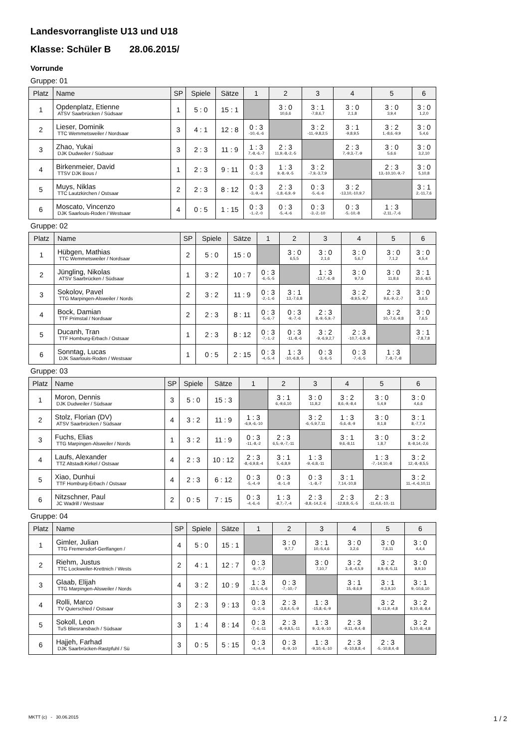Landesvorrangliste U13 und U18
Klasse: Schüler B 28.06.2015/
Vorrunde
Gruppe: 01
| Platz | Name | SP | Spiele | Sätze | 1 | 2 | 3 | 4 | 5 | 6 |
| --- | --- | --- | --- | --- | --- | --- | --- | --- | --- | --- |
| 1 | Opdenplatz, Etienne ATSV Saarbrücken / Südsaar | 1 | 5 : 0 | 15 : 1 | | 3 : 0 10,6,6 | 3 : 1 -7,8,6,7 | 3 : 0 2,1,8 | 3 : 0 3,9,4 | 3 : 0 1,2,0 |
| 2 | Lieser, Dominik TTC Wemmetsweiler / Nordsaar | 3 | 4 : 1 | 12 : 8 | 0 : 3 -10,-6,-6 | | 3 : 2 -11,-9,8,2,5 | 3 : 1 -9,8,9,5 | 3 : 2 1,-8,6,-9,9 | 3 : 0 5,4,6 |
| 3 | Zhao, Yukai DJK Dudweiler / Südsaar | 3 | 2 : 3 | 11 : 9 | 1 : 3 7,-8,-6,-7 | 2 : 3 11,9,-8,-2,-5 | | 2 : 3 7,-9,3,-7,-9 | 3 : 0 5,6,6 | 3 : 0 3,2,10 |
| 4 | Birkenmeier, David TTSV DJK Bous / | 1 | 2 : 3 | 9 : 11 | 0 : 3 -2,-1,-8 | 1 : 3 9,-8,-9,-5 | 3 : 2 -7,9,-3,7,9 | | 2 : 3 13,-10,10,-9,-7 | 3 : 0 5,10,8 |
| 5 | Muys, Niklas TTC Lautzkirchen / Ostsaar | 2 | 2 : 3 | 8 : 12 | 0 : 3 -3,-9,-4 | 2 : 3 -1,8,-6,9,-9 | 0 : 3 -5,-6,-6 | 3 : 2 -13,10,-10,9,7 | | 3 : 1 2,-11,7,6 |
| 6 | Moscato, Vincenzo DJK Saarlouis-Roden / Westsaar | 4 | 0 : 5 | 1 : 15 | 0 : 3 -1,-2,-0 | 0 : 3 -5,-4,-6 | 0 : 3 -3,-2,-10 | 0 : 3 -5,-10,-8 | 1 : 3 -2,11,-7,-6 | |
Gruppe: 02
| Platz | Name | SP | Spiele | Sätze | 1 | 2 | 3 | 4 | 5 | 6 |
| --- | --- | --- | --- | --- | --- | --- | --- | --- | --- | --- |
| 1 | Hübgen, Mathias TTC Wemmetsweiler / Nordsaar | 2 | 5 : 0 | 15 : 0 | | 3 : 0 6,5,5 | 3 : 0 2,1,6 | 3 : 0 5,6,7 | 3 : 0 7,1,2 | 3 : 0 4,5,4 |
| 2 | Jüngling, Nikolas ATSV Saarbrücken / Südsaar | 1 | 3 : 2 | 10 : 7 | 0 : 3 -6,-5,-5 | | 1 : 3 -13,7,-6,-8 | 3 : 0 9,7,6 | 3 : 0 11,8,6 | 3 : 1 10,6,-8,5 |
| 3 | Sokolov, Pavel TTG Marpingen-Alsweiler / Nords | 2 | 3 : 2 | 11 : 9 | 0 : 3 -2,-1,-6 | 3 : 1 13,-7,6,8 | | 3 : 2 -8,9,5,-9,7 | 2 : 3 9,6,-9,-2,-7 | 3 : 0 3,6,5 |
| 4 | Bock, Damian TTF Primstal / Nordsaar | 2 | 2 : 3 | 8 : 11 | 0 : 3 -5,-6,-7 | 0 : 3 -9,-7,-6 | 2 : 3 8,-9,-5,9,-7 | | 3 : 2 10,-7,6,-9,8 | 3 : 0 7,6,5 |
| 5 | Ducanh, Tran TTF Homburg-Erbach / Ostsaar | 1 | 2 : 3 | 8 : 12 | 0 : 3 -7,-1,-2 | 0 : 3 -11,-8,-6 | 3 : 2 -9,-6,9,2,7 | 2 : 3 -10,7,-6,9,-8 | | 3 : 1 -7,8,7,8 |
| 6 | Sonntag, Lucas DJK Saarlouis-Roden / Westsaar | 1 | 0 : 5 | 2 : 15 | 0 : 3 -4,-5,-4 | 1 : 3 -10,-6,8,-5 | 0 : 3 -3,-6,-5 | 0 : 3 -7,-6,-5 | 1 : 3 7,-8,-7,-8 | |
Gruppe: 03
| Platz | Name | SP | Spiele | Sätze | 1 | 2 | 3 | 4 | 5 | 6 |
| --- | --- | --- | --- | --- | --- | --- | --- | --- | --- | --- |
| 1 | Moron, Dennis DJK Dudweiler / Südsaar | 3 | 5 : 0 | 15 : 3 | | 3 : 1 6,-9,6,10 | 3 : 0 11,8,2 | 3 : 2 8,6,-9,-8,4 | 3 : 0 5,4,9 | 3 : 0 4,6,6 |
| 2 | Stolz, Florian (DV) ATSV Saarbrücken / Südsaar | 4 | 3 : 2 | 11 : 9 | 1 : 3 -6,9,-6,-10 | | 3 : 2 -6,-5,9,7,11 | 1 : 3 -5,6,-8,-9 | 3 : 0 8,1,8 | 3 : 1 8,-7,7,4 |
| 3 | Fuchs, Elias TTG Marpingen-Alsweiler / Nords | 1 | 3 : 2 | 11 : 9 | 0 : 3 -11,-8,-2 | 2 : 3 6,5,-9,-7,-11 | | 3 : 1 9,6,-8,11 | 3 : 0 1,8,7 | 3 : 2 8,-8,14,-2,6 |
| 4 | Laufs, Alexander TTZ Altstadt-Kirkel / Ostsaar | 4 | 2 : 3 | 10 : 12 | 2 : 3 -8,-6,9,8,-4 | 3 : 1 5,-6,8,9 | 1 : 3 -9,-6,8,-11 | | 1 : 3 -7,-14,10,-8 | 3 : 2 12,-8,-8,5,5 |
| 5 | Xiao, Dunhui TTF Homburg-Erbach / Ostsaar | 4 | 2 : 3 | 6 : 12 | 0 : 3 -5,-4,-9 | 0 : 3 -8,-1,-8 | 0 : 3 -1,-8,-7 | 3 : 1 7,14,-10,8 | | 3 : 2 11,-4,-6,10,11 |
| 6 | Nitzschner, Paul JC Wadrill / Westsaar | 2 | 0 : 5 | 7 : 15 | 0 : 3 -4,-6,-6 | 1 : 3 -8,7,-7,-4 | 2 : 3 -8,8,-14,2,-6 | 2 : 3 -12,8,8,-5,-5 | 2 : 3 -11,4,6,-10,-11 | |
Gruppe: 04
| Platz | Name | SP | Spiele | Sätze | 1 | 2 | 3 | 4 | 5 | 6 |
| --- | --- | --- | --- | --- | --- | --- | --- | --- | --- | --- |
| 1 | Gimler, Julian TTG Fremersdorf-Gerlfangen / | 4 | 5 : 0 | 15 : 1 | | 3 : 0 9,7,7 | 3 : 1 10,-5,4,6 | 3 : 0 3,2,6 | 3 : 0 7,6,11 | 3 : 0 4,4,4 |
| 2 | Riehm, Justus TTC Lockweiler-Krettnich / Wests | 2 | 4 : 1 | 12 : 7 | 0 : 3 -9,-7,-7 | | 3 : 0 7,10,7 | 3 : 2 3,-8,-4,5,9 | 3 : 2 8,9,-8,-5,11 | 3 : 0 8,9,10 |
| 3 | Glaab, Elijah TTG Marpingen-Alsweiler / Nords | 4 | 3 : 2 | 10 : 9 | 1 : 3 -10,5,-4,-6 | 0 : 3 -7,-10,-7 | | 3 : 1 15,-8,6,9 | 3 : 1 -9,3,9,10 | 3 : 1 9,-10,6,10 |
| 4 | Rolli, Marco TV Quierschied / Ostsaar | 3 | 2 : 3 | 9 : 13 | 0 : 3 -3,-2,-6 | 2 : 3 -3,8,4,-5,-9 | 1 : 3 -15,8,-6,-9 | | 3 : 2 9,-11,9,-4,8 | 3 : 2 9,10,-8,-8,4 |
| 5 | Sokoll, Leon TuS Bliesransbach / Südsaar | 3 | 1 : 4 | 8 : 14 | 0 : 3 -7,-6,-11 | 2 : 3 -8,-9,8,5,-11 | 1 : 3 9,-3,-9,-10 | 2 : 3 -9,11,-9,4,-8 | | 3 : 2 5,10,-8,-4,8 |
| 6 | Hajjeh, Farhad DJK Saarbrücken-Rastpfuhl / Sü | 3 | 0 : 5 | 5 : 15 | 0 : 3 -4,-4,-4 | 0 : 3 -8,-9,-10 | 1 : 3 -9,10,-6,-10 | 2 : 3 -9,-10,8,8,-4 | 2 : 3 -5,-10,8,4,-8 | |
MKTT (c) - 30.06.2015 1 / 2